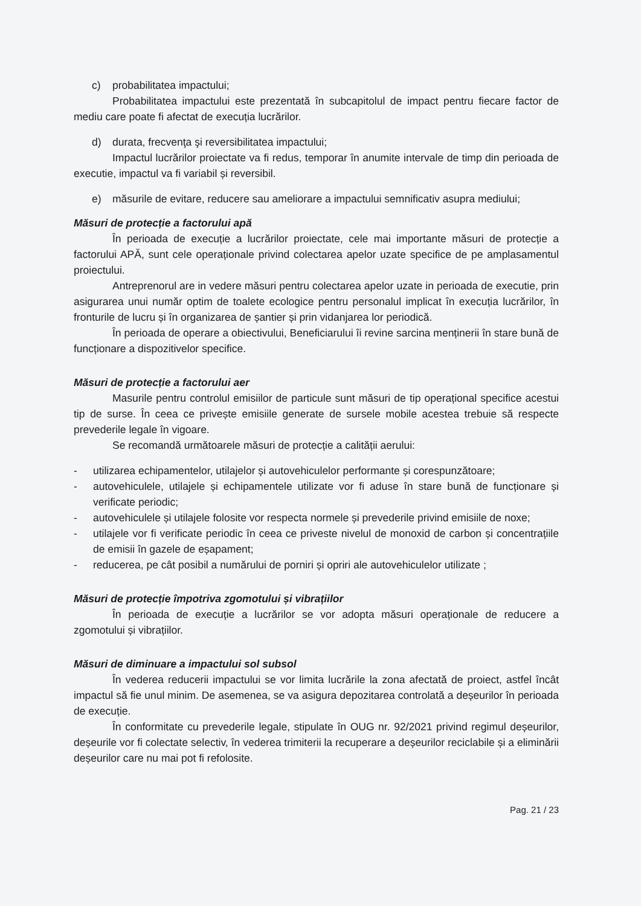c) probabilitatea impactului;
Probabilitatea impactului este prezentată în subcapitolul de impact pentru fiecare factor de mediu care poate fi afectat de execuția lucrărilor.
d) durata, frecvenţa şi reversibilitatea impactului;
Impactul lucrărilor proiectate va fi redus, temporar în anumite intervale de timp din perioada de executie, impactul va fi variabil și reversibil.
e) măsurile de evitare, reducere sau ameliorare a impactului semnificativ asupra mediului;
Măsuri de protecție a factorului apă
În perioada de execuție a lucrărilor proiectate, cele mai importante măsuri de protecție a factorului APĂ, sunt cele operaționale privind colectarea apelor uzate specifice de pe amplasamentul proiectului.
Antreprenorul are in vedere măsuri pentru colectarea apelor uzate in perioada de executie, prin asigurarea unui număr optim de toalete ecologice pentru personalul implicat în execuția lucrărilor, în fronturile de lucru și în organizarea de șantier și prin vidanjarea lor periodică.
În perioada de operare a obiectivului, Beneficiarului îi revine sarcina menținerii în stare bună de funcționare a dispozitivelor specifice.
Măsuri de protecție a factorului aer
Masurile pentru controlul emisiilor de particule sunt măsuri de tip operațional specifice acestui tip de surse. În ceea ce privește emisiile generate de sursele mobile acestea trebuie să respecte prevederile legale în vigoare.
Se recomandă următoarele măsuri de protecție a calității aerului:
- utilizarea echipamentelor, utilajelor și autovehiculelor performante și corespunzătoare;
- autovehiculele, utilajele și echipamentele utilizate vor fi aduse în stare bună de funcționare și verificate periodic;
- autovehiculele și utilajele folosite vor respecta normele și prevederile privind emisiile de noxe;
- utilajele vor fi verificate periodic în ceea ce priveste nivelul de monoxid de carbon și concentrațiile de emisii în gazele de eșapament;
- reducerea, pe cât posibil a numărului de porniri și opriri ale autovehiculelor utilizate ;
Măsuri de protecție împotriva zgomotului și vibrațiilor
În perioada de execuție a lucrărilor se vor adopta măsuri operaționale de reducere a zgomotului și vibrațiilor.
Măsuri de diminuare a impactului sol subsol
În vederea reducerii impactului se vor limita lucrările la zona afectată de proiect, astfel încât impactul să fie unul minim. De asemenea, se va asigura depozitarea controlată a deșeurilor în perioada de execuție.
În conformitate cu prevederile legale, stipulate în OUG nr. 92/2021 privind regimul deșeurilor, deșeurile vor fi colectate selectiv, în vederea trimiterii la recuperare a deșeurilor reciclabile și a eliminării deșeurilor care nu mai pot fi refolosite.
Pag. 21 / 23